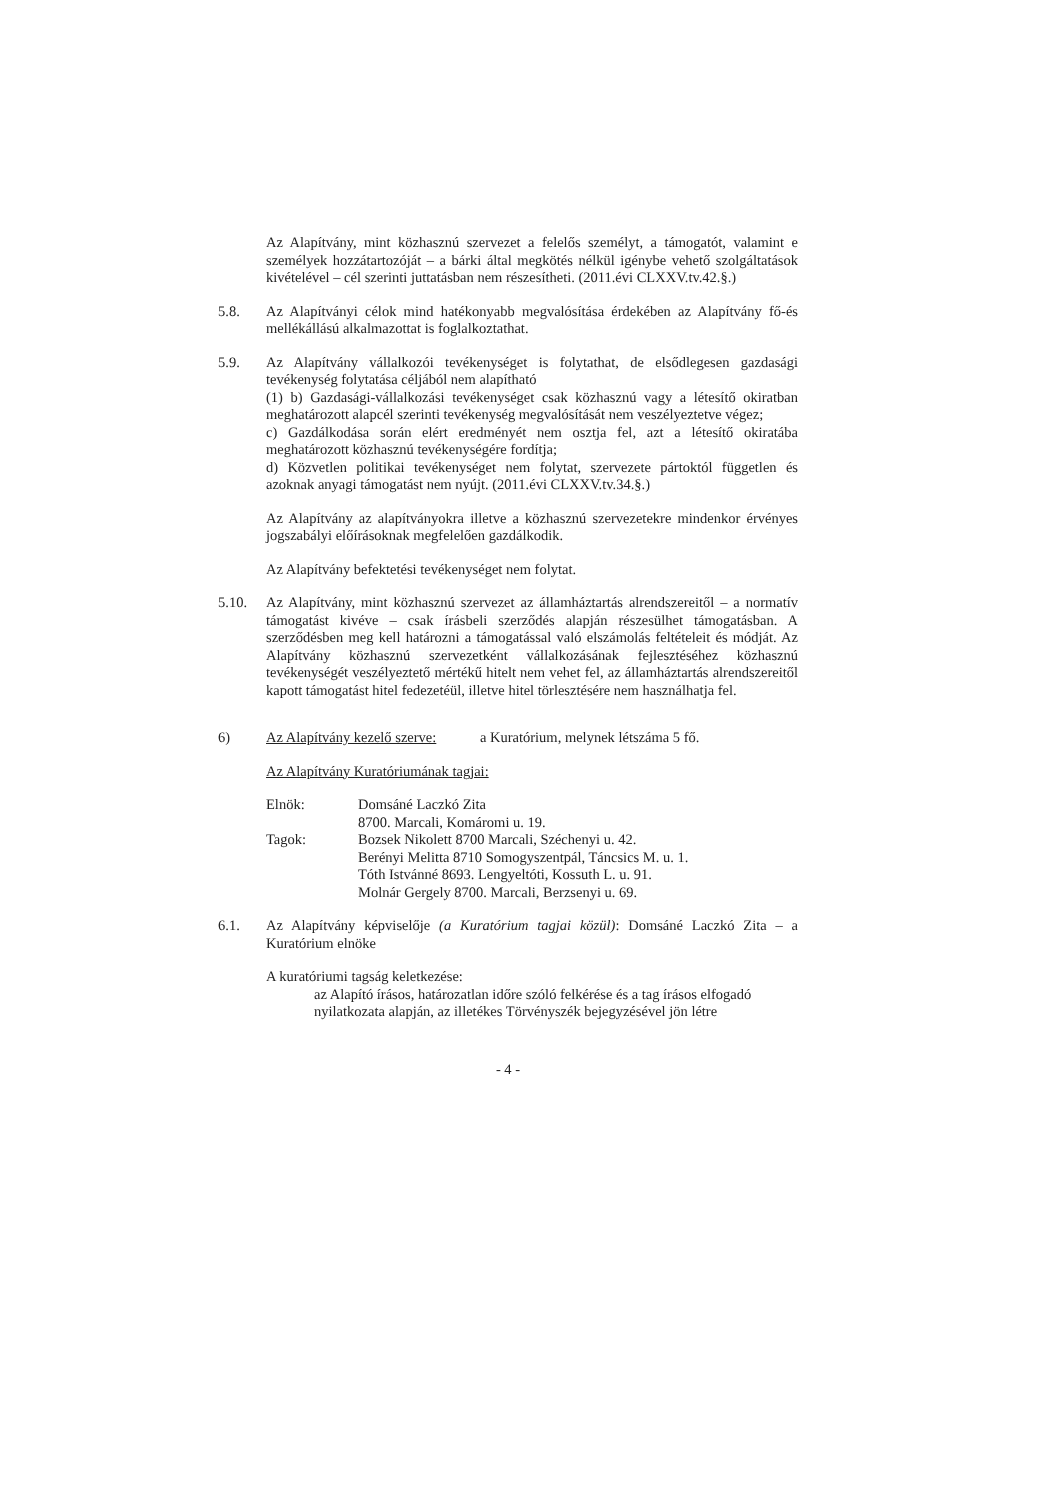Az Alapítvány, mint közhasznú szervezet a felelős személyt, a támogatót, valamint e személyek hozzátartozóját – a bárki által megkötés nélkül igénybe vehető szolgáltatások kivételével – cél szerinti juttatásban nem részesítheti. (2011.évi CLXXV.tv.42.§.)
5.8. Az Alapítványi célok mind hatékonyabb megvalósítása érdekében az Alapítvány fő-és mellékállású alkalmazottat is foglalkoztathat.
5.9. Az Alapítvány vállalkozói tevékenységet is folytathat, de elsődlegesen gazdasági tevékenység folytatása céljából nem alapítható
(1) b) Gazdasági-vállalkozási tevékenységet csak közhasznú vagy a létesítő okiratban meghatározott alapcél szerinti tevékenység megvalósítását nem veszélyeztetve végez;
c) Gazdálkodása során elért eredményét nem osztja fel, azt a létesítő okiratába meghatározott közhasznú tevékenységére fordítja;
d) Közvetlen politikai tevékenységet nem folytat, szervezete pártoktól független és azoknak anyagi támogatást nem nyújt. (2011.évi CLXXV.tv.34.§.)
Az Alapítvány az alapítványokra illetve a közhasznú szervezetekre mindenkor érvényes jogszabályi előírásoknak megfelelően gazdálkodik.
Az Alapítvány befektetési tevékenységet nem folytat.
5.10. Az Alapítvány, mint közhasznú szervezet az államháztartás alrendszereitől – a normatív támogatást kivéve – csak írásbeli szerződés alapján részesülhet támogatásban. A szerződésben meg kell határozni a támogatással való elszámolás feltételeit és módját. Az Alapítvány közhasznú szervezetként vállalkozásának fejlesztéséhez közhasznú tevékenységét veszélyeztető mértékű hitelt nem vehet fel, az államháztartás alrendszereitől kapott támogatást hitel fedezetéül, illetve hitel törlesztésére nem használhatja fel.
6) Az Alapítvány kezelő szerve: a Kuratórium, melynek létszáma 5 fő.
Az Alapítvány Kuratóriumának tagjai:
Elnök: Domsáné Laczkó Zita
8700. Marcali, Komáromi u. 19.
Tagok: Bozsek Nikolett 8700 Marcali, Széchenyi u. 42.
Berényi Melitta 8710 Somogyszentpál, Táncsics M. u. 1.
Tóth Istvánné 8693. Lengyeltóti, Kossuth L. u. 91.
Molnár Gergely 8700. Marcali, Berzsenyi u. 69.
6.1. Az Alapítvány képviselője (a Kuratórium tagjai közül): Domsáné Laczkó Zita – a Kuratórium elnöke
A kuratóriumi tagság keletkezése:
az Alapító írásos, határozatlan időre szóló felkérése és a tag írásos elfogadó nyilatkozata alapján, az illetékes Törvényszék bejegyzésével jön létre
- 4 -